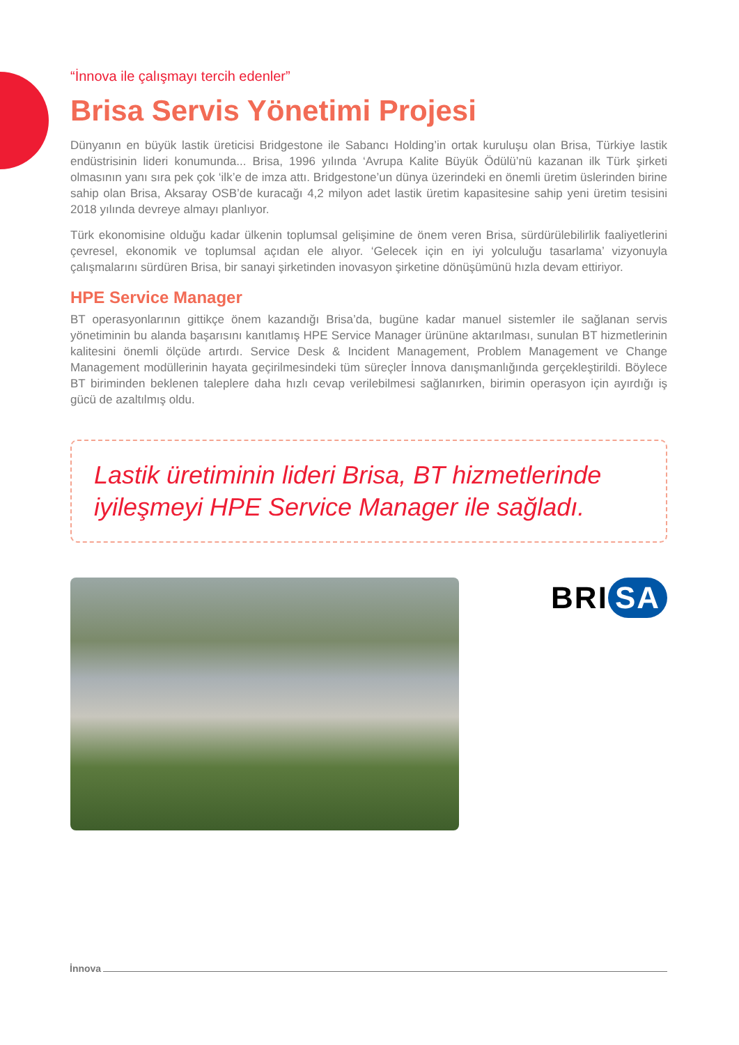“İnnova ile çalışmayı tercih edenler”
Brisa Servis Yönetimi Projesi
Dünyanın en büyük lastik üreticisi Bridgestone ile Sabancı Holding’in ortak kuruluşu olan Brisa, Türkiye lastik endüstrisinin lideri konumunda... Brisa, 1996 yılında ‘Avrupa Kalite Büyük Ödülü’nü kazanan ilk Türk şirketi olmasının yanı sıra pek çok ‘ilk’e de imza attı. Bridgestone’un dünya üzerindeki en önemli üretim üslerinden birine sahip olan Brisa, Aksaray OSB’de kuracağı 4,2 milyon adet lastik üretim kapasitesine sahip yeni üretim tesisini 2018 yılında devreye almayı planlıyor.
Türk ekonomisine olduğu kadar ülkenin toplumsal gelişimine de önem veren Brisa, sürdürülebilirlik faaliyetlerini çevresel, ekonomik ve toplumsal açıdan ele alıyor. ‘Gelecek için en iyi yolculuğu tasarlama’ vizyonuyla çalışmalarını sürdüren Brisa, bir sanayi şirketinden inovasyon şirketine dönüşümünü hızla devam ettiriyor.
HPE Service Manager
BT operasyonlarının gittikçe önem kazandığı Brisa’da, bugüne kadar manuel sistemler ile sağlanan servis yönetiminin bu alanda başarısını kanıtlamış HPE Service Manager ürününe aktarılması, sunulan BT hizmetlerinin kalitesini önemli ölçüde artırdı. Service Desk & Incident Management, Problem Management ve Change Management modüllerinin hayata geçirilmesindeki tüm süreçler İnnova danışmanlığında gerçekleştirildi. Böylece BT biriminden beklenen taleplere daha hızlı cevap verilebilmesi sağlanırken, birimin operasyon için ayırdığı iş gücü de azaltılmış oldu.
Lastik üretiminin lideri Brisa, BT hizmetlerinde iyileşmeyi HPE Service Manager ile sağladı.
BRI SA
İnnova